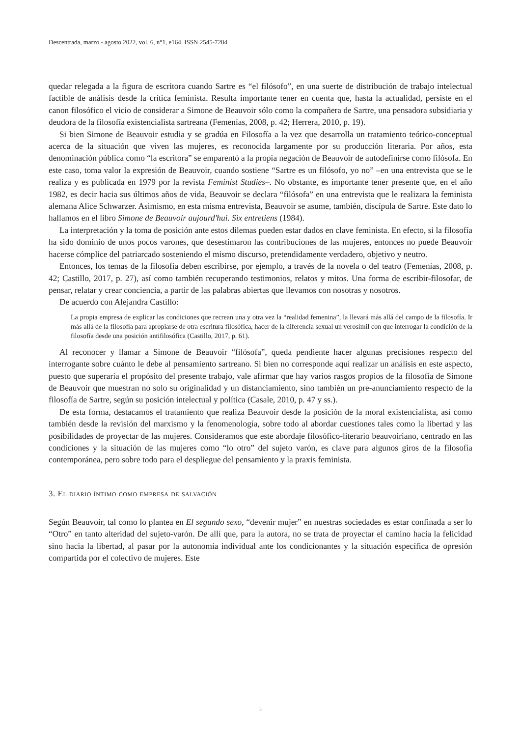Descentrada, marzo - agosto 2022, vol. 6, n°1, e164. ISSN 2545-7284
quedar relegada a la figura de escritora cuando Sartre es “el filósofo”, en una suerte de distribución de trabajo intelectual factible de análisis desde la crítica feminista. Resulta importante tener en cuenta que, hasta la actualidad, persiste en el canon filosófico el vicio de considerar a Simone de Beauvoir sólo como la compañera de Sartre, una pensadora subsidiaria y deudora de la filosofía existencialista sartreana (Femenías, 2008, p. 42; Herrera, 2010, p. 19).
Si bien Simone de Beauvoir estudia y se gradúa en Filosofía a la vez que desarrolla un tratamiento teórico-conceptual acerca de la situación que viven las mujeres, es reconocida largamente por su producción literaria. Por años, esta denominación pública como “la escritora” se emparentó a la propia negación de Beauvoir de autodefinirse como filósofa. En este caso, toma valor la expresión de Beauvoir, cuando sostiene “Sartre es un filósofo, yo no” –en una entrevista que se le realiza y es publicada en 1979 por la revista Feminist Studies–. No obstante, es importante tener presente que, en el año 1982, es decir hacia sus últimos años de vida, Beauvoir se declara “filósofa” en una entrevista que le realizara la feminista alemana Alice Schwarzer. Asimismo, en esta misma entrevista, Beauvoir se asume, también, discípula de Sartre. Este dato lo hallamos en el libro Simone de Beauvoir aujourd'hui. Six entretiens (1984).
La interpretación y la toma de posición ante estos dilemas pueden estar dados en clave feminista. En efecto, si la filosofía ha sido dominio de unos pocos varones, que desestimaron las contribuciones de las mujeres, entonces no puede Beauvoir hacerse cómplice del patriarcado sosteniendo el mismo discurso, pretendidamente verdadero, objetivo y neutro.
Entonces, los temas de la filosofía deben escribirse, por ejemplo, a través de la novela o del teatro (Femenías, 2008, p. 42; Castillo, 2017, p. 27), así como también recuperando testimonios, relatos y mitos. Una forma de escribir-filosofar, de pensar, relatar y crear conciencia, a partir de las palabras abiertas que llevamos con nosotras y nosotros.
De acuerdo con Alejandra Castillo:
La propia empresa de explicar las condiciones que recrean una y otra vez la “realidad femenina”, la llevará más allá del campo de la filosofía. Ir más allá de la filosofía para apropiarse de otra escritura filosófica, hacer de la diferencia sexual un verosímil con que interrogar la condición de la filosofía desde una posición antifilosófica (Castillo, 2017, p. 61).
Al reconocer y llamar a Simone de Beauvoir “filósofa”, queda pendiente hacer algunas precisiones respecto del interrogante sobre cuánto le debe al pensamiento sartreano. Si bien no corresponde aquí realizar un análisis en este aspecto, puesto que superaría el propósito del presente trabajo, vale afirmar que hay varios rasgos propios de la filosofía de Simone de Beauvoir que muestran no solo su originalidad y un distanciamiento, sino también un pre-anunciamiento respecto de la filosofía de Sartre, según su posición intelectual y política (Casale, 2010, p. 47 y ss.).
De esta forma, destacamos el tratamiento que realiza Beauvoir desde la posición de la moral existencialista, así como también desde la revisión del marxismo y la fenomenología, sobre todo al abordar cuestiones tales como la libertad y las posibilidades de proyectar de las mujeres. Consideramos que este abordaje filosófico-literario beauvoiriano, centrado en las condiciones y la situación de las mujeres como “lo otro” del sujeto varón, es clave para algunos giros de la filosofía contemporánea, pero sobre todo para el despliegue del pensamiento y la praxis feminista.
3. El diario íntimo como empresa de salvación
Según Beauvoir, tal como lo plantea en El segundo sexo, “devenir mujer” en nuestras sociedades es estar confinada a ser lo “Otro” en tanto alteridad del sujeto-varón. De allí que, para la autora, no se trata de proyectar el camino hacia la felicidad sino hacia la libertad, al pasar por la autonomía individual ante los condicionantes y la situación específica de opresión compartida por el colectivo de mujeres. Este
3